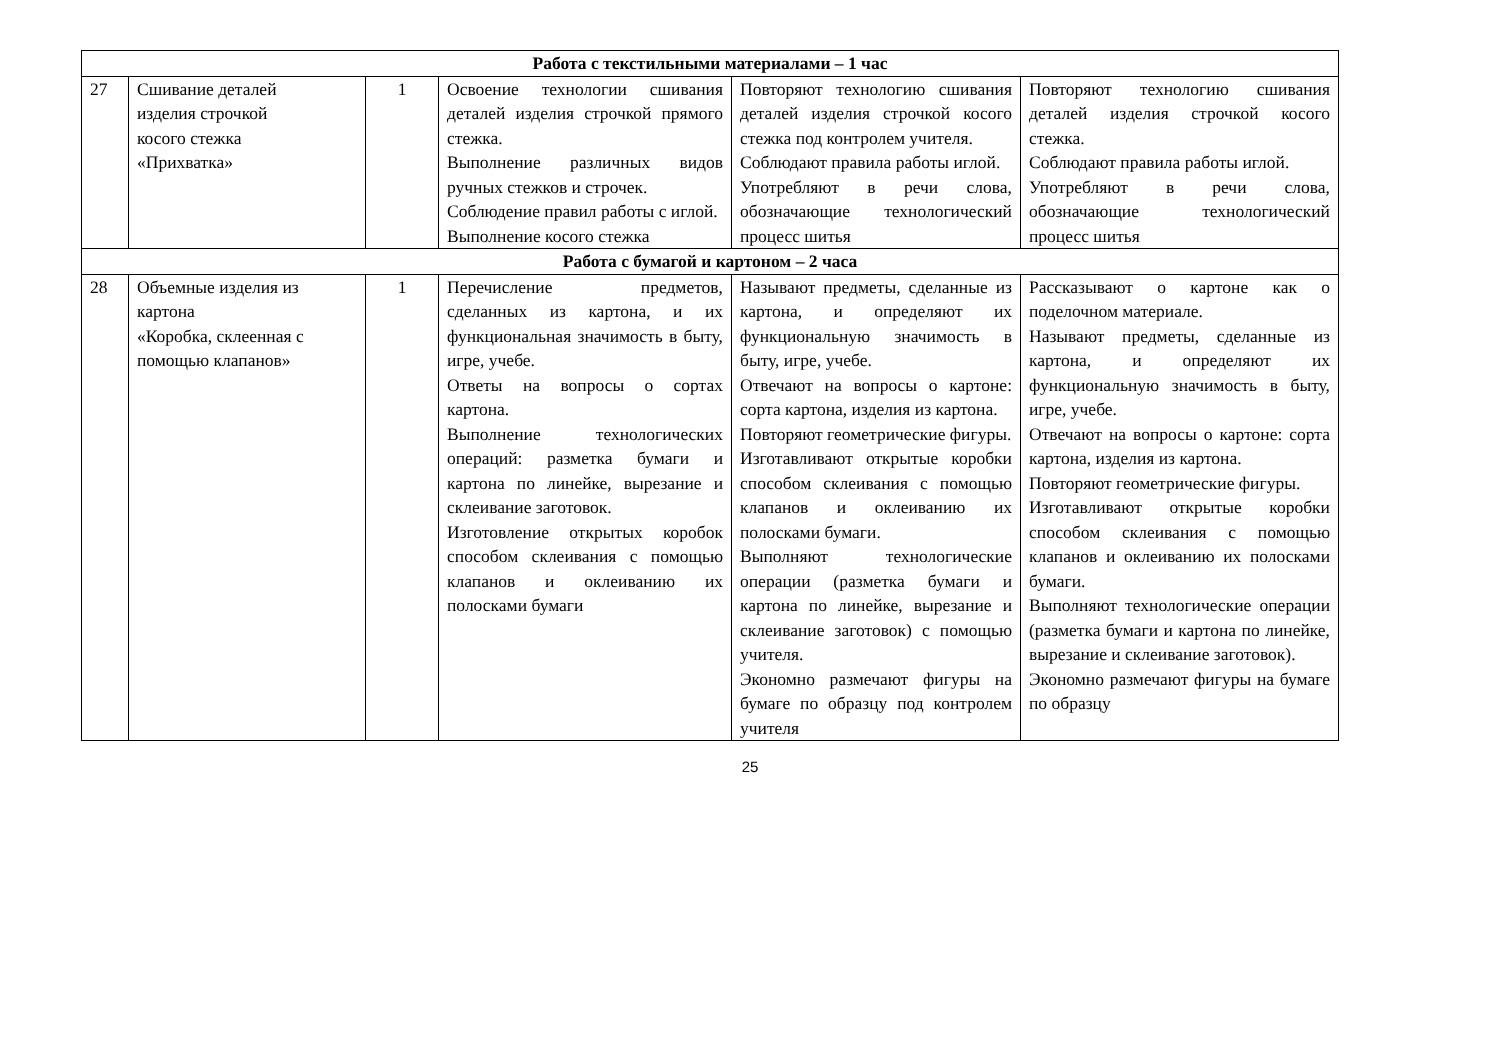| Работа с текстильными материалами – 1 час | | | | | |
| 27 | Сшивание деталей изделия строчкой косого стежка «Прихватка» | 1 | Освоение технологии сшивания деталей изделия строчкой прямого стежка. Выполнение различных видов ручных стежков и строчек. Соблюдение правил работы с иглой. Выполнение косого стежка | Повторяют технологию сшивания деталей изделия строчкой косого стежка под контролем учителя. Соблюдают правила работы иглой. Употребляют в речи слова, обозначающие технологический процесс шитья | Повторяют технологию сшивания деталей изделия строчкой косого стежка. Соблюдают правила работы иглой. Употребляют в речи слова, обозначающие технологический процесс шитья |
| Работа с бумагой и картоном – 2 часа | | | | | |
| 28 | Объемные изделия из картона «Коробка, склеенная с помощью клапанов» | 1 | Перечисление предметов, сделанных из картона, и их функциональная значимость в быту, игре, учебе. Ответы на вопросы о сортах картона. Выполнение технологических операций: разметка бумаги и картона по линейке, вырезание и склеивание заготовок. Изготовление открытых коробок способом склеивания с помощью клапанов и оклеиванию их полосками бумаги | Называют предметы, сделанные из картона, и определяют их функциональную значимость в быту, игре, учебе. Отвечают на вопросы о картоне: сорта картона, изделия из картона. Повторяют геометрические фигуры. Изготавливают открытые коробки способом склеивания с помощью клапанов и оклеиванию их полосками бумаги. Выполняют технологические операции (разметка бумаги и картона по линейке, вырезание и склеивание заготовок) с помощью учителя. Экономно размечают фигуры на бумаге по образцу под контролем учителя | Рассказывают о картоне как о поделочном материале. Называют предметы, сделанные из картона, и определяют их функциональную значимость в быту, игре, учебе. Отвечают на вопросы о картоне: сорта картона, изделия из картона. Повторяют геометрические фигуры. Изготавливают открытые коробки способом склеивания с помощью клапанов и оклеиванию их полосками бумаги. Выполняют технологические операции (разметка бумаги и картона по линейке, вырезание и склеивание заготовок). Экономно размечают фигуры на бумаге по образцу |
25